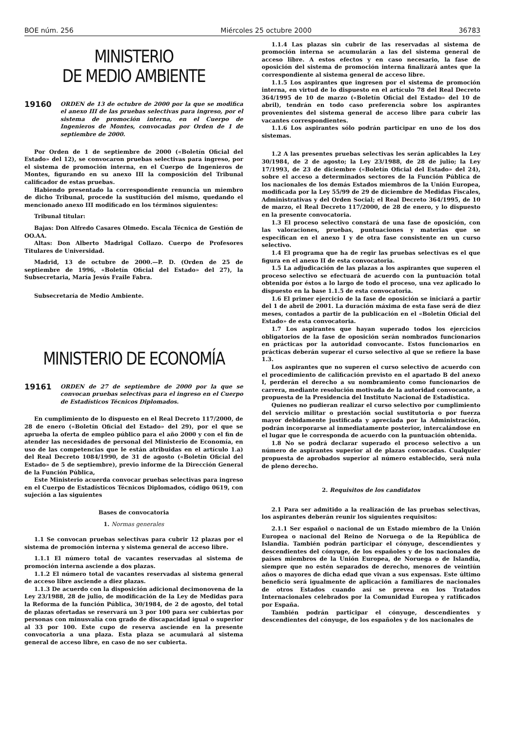BOE núm. 256 Miércoles 25 octubre 2000 36783
MINISTERIO
DE MEDIO AMBIENTE
19160 ORDEN de 13 de octubre de 2000 por la que se modifica el anexo III de las pruebas selectivas para ingreso, por el sistema de promoción interna, en el Cuerpo de Ingenieros de Montes, convocadas por Orden de 1 de septiembre de 2000.
Por Orden de 1 de septiembre de 2000 («Boletín Oficial del Estado» del 12), se convocaron pruebas selectivas para ingreso, por el sistema de promoción interna, en el Cuerpo de Ingenieros de Montes, figurando en su anexo III la composición del Tribunal calificador de estas pruebas.
Habiendo presentado la correspondiente renuncia un miembro de dicho Tribunal, procede la sustitución del mismo, quedando el mencionado anexo III modificado en los términos siguientes:
Tribunal titular:
Bajas: Don Alfredo Casares Olmedo. Escala Técnica de Gestión de OO.AA.
Altas: Don Alberto Madrigal Collazo. Cuerpo de Profesores Titulares de Universidad.
Madrid, 13 de octubre de 2000.—P. D. (Orden de 25 de septiembre de 1996, «Boletín Oficial del Estado» del 27), la Subsecretaria, María Jesús Fraile Fabra.
Subsecretaría de Medio Ambiente.
MINISTERIO DE ECONOMÍA
19161 ORDEN de 27 de septiembre de 2000 por la que se convocan pruebas selectivas para el ingreso en el Cuerpo de Estadísticos Técnicos Diplomados.
En cumplimiento de lo dispuesto en el Real Decreto 117/2000, de 28 de enero («Boletín Oficial del Estado» del 29), por el que se aprueba la oferta de empleo público para el año 2000 y con el fin de atender las necesidades de personal del Ministerio de Economía, en uso de las competencias que le están atribuidas en el artículo 1.a) del Real Decreto 1084/1990, de 31 de agosto («Boletín Oficial del Estado» de 5 de septiembre), previo informe de la Dirección General de la Función Pública,
Este Ministerio acuerda convocar pruebas selectivas para ingreso en el Cuerpo de Estadísticos Técnicos Diplomados, código 0619, con sujeción a las siguientes
Bases de convocatoria
1. Normas generales
1.1 Se convocan pruebas selectivas para cubrir 12 plazas por el sistema de promoción interna y sistema general de acceso libre.
1.1.1 El número total de vacantes reservadas al sistema de promoción interna asciende a dos plazas.
1.1.2 El número total de vacantes reservadas al sistema general de acceso libre asciende a diez plazas.
1.1.3 De acuerdo con la disposición adicional decimonovena de la Ley 23/1988, 28 de julio, de modificación de la Ley de Medidas para la Reforma de la función Pública, 30/1984, de 2 de agosto, del total de plazas ofertadas se reservará un 3 por 100 para ser cubiertas por personas con minusvalía con grado de discapacidad igual o superior al 33 por 100. Este cupo de reserva asciende en la presente convocatoria a una plaza. Esta plaza se acumulará al sistema general de acceso libre, en caso de no ser cubierta.
1.1.4 Las plazas sin cubrir de las reservadas al sistema de promoción interna se acumularán a las del sistema general de acceso libre. A estos efectos y en caso necesario, la fase de oposición del sistema de promoción interna finalizará antes que la correspondiente al sistema general de acceso libre.
1.1.5 Los aspirantes que ingresen por el sistema de promoción interna, en virtud de lo dispuesto en el artículo 78 del Real Decreto 364/1995 de 10 de marzo («Boletín Oficial del Estado» del 10 de abril), tendrán en todo caso preferencia sobre los aspirantes provenientes del sistema general de acceso libre para cubrir las vacantes correspondientes.
1.1.6 Los aspirantes sólo podrán participar en uno de los dos sistemas.
1.2 A las presentes pruebas selectivas les serán aplicables la Ley 30/1984, de 2 de agosto; la Ley 23/1988, de 28 de julio; la Ley 17/1993, de 23 de diciembre («Boletín Oficial del Estado» del 24), sobre el acceso a determinados sectores de la Función Pública de los nacionales de los demás Estados miembros de la Unión Europea, modificada por la Ley 55/99 de 29 de diciembre de Medidas Fiscales, Administrativas y del Orden Social; el Real Decreto 364/1995, de 10 de marzo, el Real Decreto 117/2000, de 28 de enero, y lo dispuesto en la presente convocatoria.
1.3 El proceso selectivo constará de una fase de oposición, con las valoraciones, pruebas, puntuaciones y materias que se especifican en el anexo I y de otra fase consistente en un curso selectivo.
1.4 El programa que ha de regir las pruebas selectivas es el que figura en el anexo II de esta convocatoria.
1.5 La adjudicación de las plazas a los aspirantes que superen el proceso selectivo se efectuará de acuerdo con la puntuación total obtenida por éstos a lo largo de todo el proceso, una vez aplicado lo dispuesto en la base 1.1.5 de esta convocatoria.
1.6 El primer ejercicio de la fase de oposición se iniciará a partir del 1 de abril de 2001. La duración máxima de esta fase será de diez meses, contados a partir de la publicación en el «Boletín Oficial del Estado» de esta convocatoria.
1.7 Los aspirantes que hayan superado todos los ejercicios obligatorios de la fase de oposición serán nombrados funcionarios en prácticas por la autoridad convocante. Estos funcionarios en prácticas deberán superar el curso selectivo al que se refiere la base 1.3.
Los aspirantes que no superen el curso selectivo de acuerdo con el procedimiento de calificación previsto en el apartado B del anexo I, perderán el derecho a su nombramiento como funcionarios de carrera, mediante resolución motivada de la autoridad convocante, a propuesta de la Presidencia del Instituto Nacional de Estadística.
Quienes no pudieran realizar el curso selectivo por cumplimiento del servicio militar o prestación social sustitutoria o por fuerza mayor debidamente justificada y apreciada por la Administración, podrán incorporarse al inmediatamente posterior, intercalándose en el lugar que le corresponda de acuerdo con la puntuación obtenida.
1.8 No se podrá declarar superado el proceso selectivo a un número de aspirantes superior al de plazas convocadas. Cualquier propuesta de aprobados superior al número establecido, será nula de pleno derecho.
2. Requisitos de los candidatos
2.1 Para ser admitido a la realización de las pruebas selectivas, los aspirantes deberán reunir los siguientes requisitos:
2.1.1 Ser español o nacional de un Estado miembro de la Unión Europea o nacional del Reino de Noruega o de la República de Islandia. También podrán participar el cónyuge, descendientes y descendientes del cónyuge, de los españoles y de los nacionales de países miembros de la Unión Europea, de Noruega o de Islandia, siempre que no estén separados de derecho, menores de veintiún años o mayores de dicha edad que vivan a sus expensas. Este último beneficio será igualmente de aplicación a familiares de nacionales de otros Estados cuando así se prevea en los Tratados Internacionales celebrados por la Comunidad Europea y ratificados por España.
También podrán participar el cónyuge, descendientes y descendientes del cónyuge, de los españoles y de los nacionales de